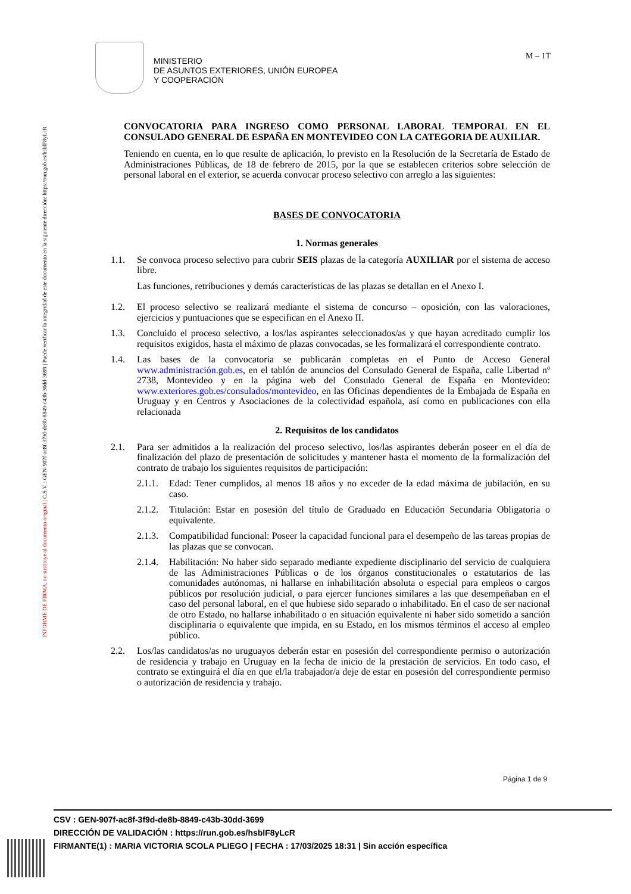INFORME DE FIRMA, no sustituye al documento original | C.S.V. : GEN-907f-ac8f-3f9d-de8b-8849-c43b-30dd-3699 | Puede verificar la integridad de este documento en la siguiente dirección: https://run.gob.es/hsblF8yLcR
MINISTERIO
DE ASUNTOS EXTERIORES, UNIÓN EUROPEA
Y COOPERACIÓN
M – 1T
CONVOCATORIA PARA INGRESO COMO PERSONAL LABORAL TEMPORAL EN EL CONSULADO GENERAL DE ESPAÑA EN MONTEVIDEO CON LA CATEGORIA DE AUXILIAR.
Teniendo en cuenta, en lo que resulte de aplicación, lo previsto en la Resolución de la Secretaría de Estado de Administraciones Públicas, de 18 de febrero de 2015, por la que se establecen criterios sobre selección de personal laboral en el exterior, se acuerda convocar proceso selectivo con arreglo a las siguientes:
BASES DE CONVOCATORIA
1. Normas generales
1.1. Se convoca proceso selectivo para cubrir SEIS plazas de la categoría AUXILIAR por el sistema de acceso libre.
Las funciones, retribuciones y demás características de las plazas se detallan en el Anexo I.
1.2. El proceso selectivo se realizará mediante el sistema de concurso – oposición, con las valoraciones, ejercicios y puntuaciones que se especifican en el Anexo II.
1.3. Concluido el proceso selectivo, a los/las aspirantes seleccionados/as y que hayan acreditado cumplir los requisitos exigidos, hasta el máximo de plazas convocadas, se les formalizará el correspondiente contrato.
1.4. Las bases de la convocatoria se publicarán completas en el Punto de Acceso General www.administración.gob.es, en el tablón de anuncios del Consulado General de España, calle Libertad nº 2738, Montevideo y en la página web del Consulado General de España en Montevideo: www.exteriores.gob.es/consulados/montevideo, en las Oficinas dependientes de la Embajada de España en Uruguay y en Centros y Asociaciones de la colectividad española, así como en publicaciones con ella relacionada
2. Requisitos de los candidatos
2.1. Para ser admitidos a la realización del proceso selectivo, los/las aspirantes deberán poseer en el día de finalización del plazo de presentación de solicitudes y mantener hasta el momento de la formalización del contrato de trabajo los siguientes requisitos de participación:
2.1.1.
Edad: Tener cumplidos, al menos 18 años y no exceder de la edad máxima de jubilación, en su caso.
2.1.2.
Titulación: Estar en posesión del título de Graduado en Educación Secundaria Obligatoria o equivalente.
2.1.3.
Compatibilidad funcional: Poseer la capacidad funcional para el desempeño de las tareas propias de las plazas que se convocan.
2.1.4.
Habilitación: No haber sido separado mediante expediente disciplinario del servicio de cualquiera de las Administraciones Públicas o de los órganos constitucionales o estatutarios de las comunidades autónomas, ni hallarse en inhabilitación absoluta o especial para empleos o cargos públicos por resolución judicial, o para ejercer funciones similares a las que desempeñaban en el caso del personal laboral, en el que hubiese sido separado o inhabilitado. En el caso de ser nacional de otro Estado, no hallarse inhabilitado o en situación equivalente ni haber sido sometido a sanción disciplinaria o equivalente que impida, en su Estado, en los mismos términos el acceso al empleo público.
2.2. Los/las candidatos/as no uruguayos deberán estar en posesión del correspondiente permiso o autorización de residencia y trabajo en Uruguay en la fecha de inicio de la prestación de servicios. En todo caso, el contrato se extinguirá el día en que el/la trabajador/a deje de estar en posesión del correspondiente permiso o autorización de residencia y trabajo.
Página 1 de 9
CSV : GEN-907f-ac8f-3f9d-de8b-8849-c43b-30dd-3699
DIRECCIÓN DE VALIDACIÓN : https://run.gob.es/hsblF8yLcR
FIRMANTE(1) : MARIA VICTORIA SCOLA PLIEGO | FECHA : 17/03/2025 18:31 | Sin acción específica